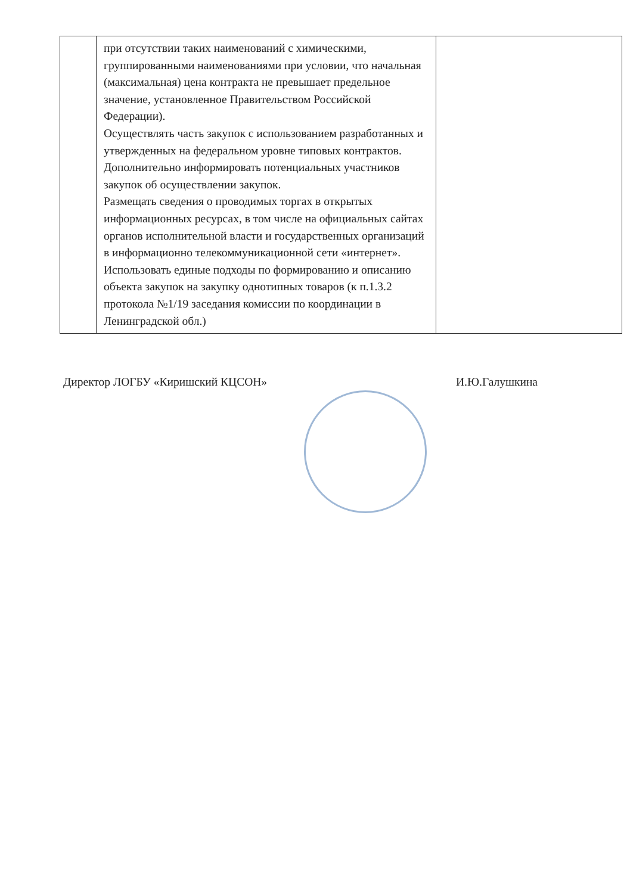| | при отсутствии таких наименований с химическими, группированными наименованиями при условии, что начальная (максимальная) цена контракта не превышает предельное значение, установленное Правительством Российской Федерации). Осуществлять часть закупок с использованием разработанных и утвержденных на федеральном уровне типовых контрактов. Дополнительно информировать потенциальных участников закупок об осуществлении закупок. Размещать сведения о проводимых торгах в открытых информационных ресурсах, в том числе на официальных сайтах органов исполнительной власти и государственных организаций в информационно телекоммуникационной сети «интернет». Использовать единые подходы по формированию и описанию объекта закупок на закупку однотипных товаров (к п.1.3.2 протокола №1/19 заседания комиссии по координации в Ленинградской обл.) | |
Директор ЛОГБУ «Киришский КЦСОН» И.Ю.Галушкина